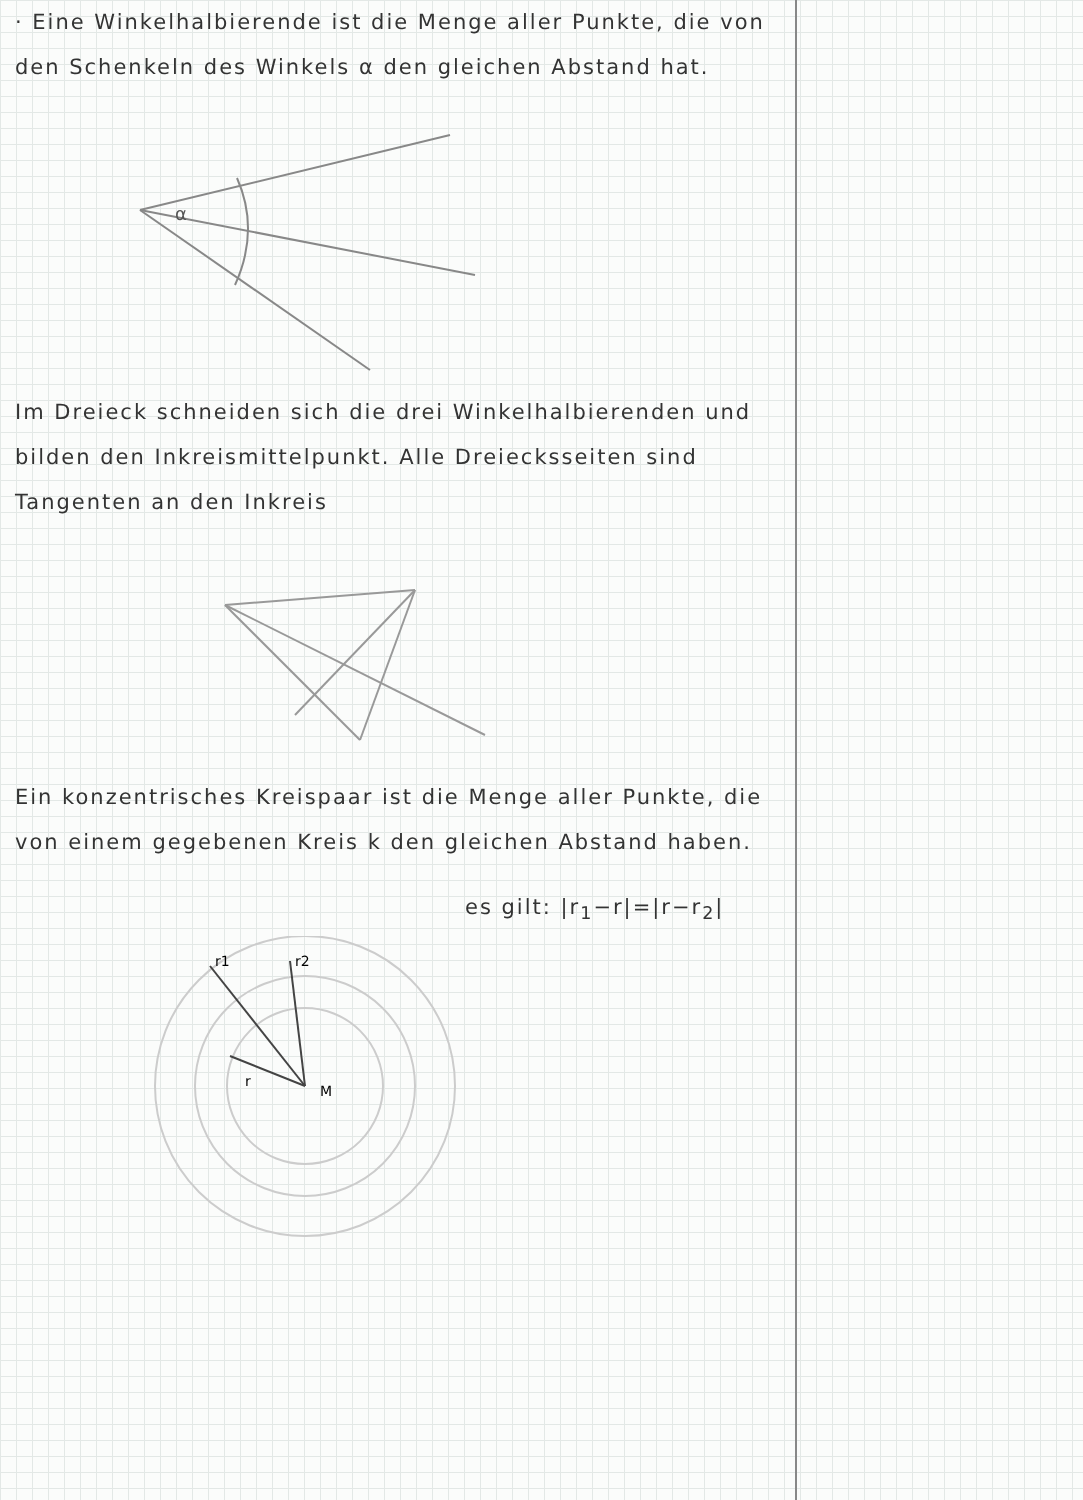· Eine Winkelhalbierende ist die Menge aller Punkte, die von den Schenkeln des Winkels α den gleichen Abstand hat.
α
Im Dreieck schneiden sich die drei Winkelhalbierenden und bilden den Inkreismittelpunkt. Alle Dreiecksseiten sind Tangenten an den Inkreis
Ein konzentrisches Kreispaar ist die Menge aller Punkte, die von einem gegebenen Kreis k den gleichen Abstand haben.
es gilt: |r<sub>1</sub>−r|=|r−r<sub>2</sub>|
r1
r2
r
M